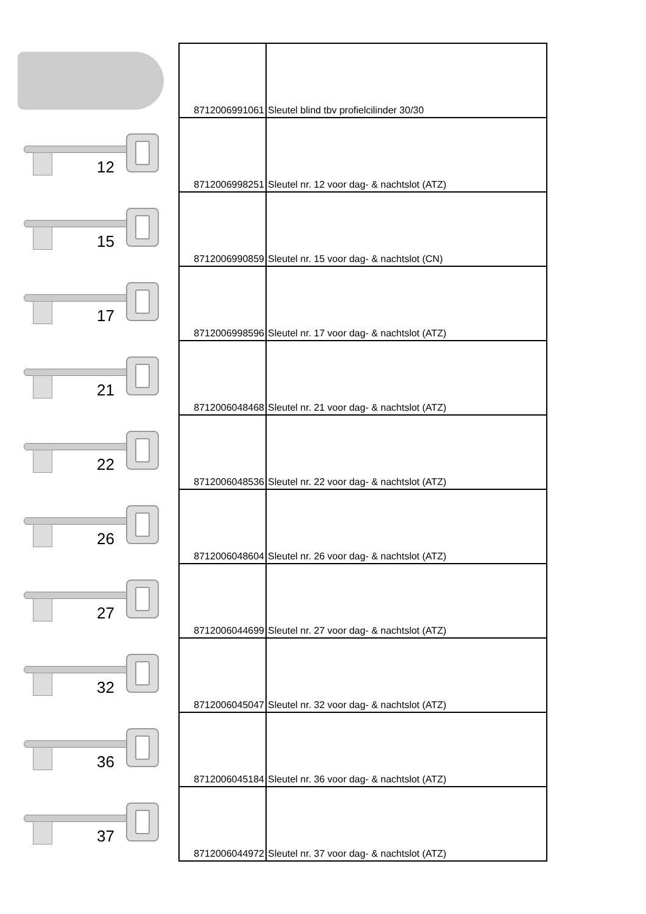| | 8712006991061 | Sleutel blind tbv profielcilinder 30/30 |
| 12 | 8712006998251 | Sleutel nr. 12 voor dag- & nachtslot (ATZ) |
| 15 | 8712006990859 | Sleutel nr. 15 voor dag- & nachtslot (CN) |
| 17 | 8712006998596 | Sleutel nr. 17 voor dag- & nachtslot (ATZ) |
| 21 | 8712006048468 | Sleutel nr. 21 voor dag- & nachtslot (ATZ) |
| 22 | 8712006048536 | Sleutel nr. 22 voor dag- & nachtslot (ATZ) |
| 26 | 8712006048604 | Sleutel nr. 26 voor dag- & nachtslot (ATZ) |
| 27 | 8712006044699 | Sleutel nr. 27 voor dag- & nachtslot (ATZ) |
| 32 | 8712006045047 | Sleutel nr. 32 voor dag- & nachtslot (ATZ) |
| 36 | 8712006045184 | Sleutel nr. 36 voor dag- & nachtslot (ATZ) |
| 37 | 8712006044972 | Sleutel nr. 37 voor dag- & nachtslot (ATZ) |